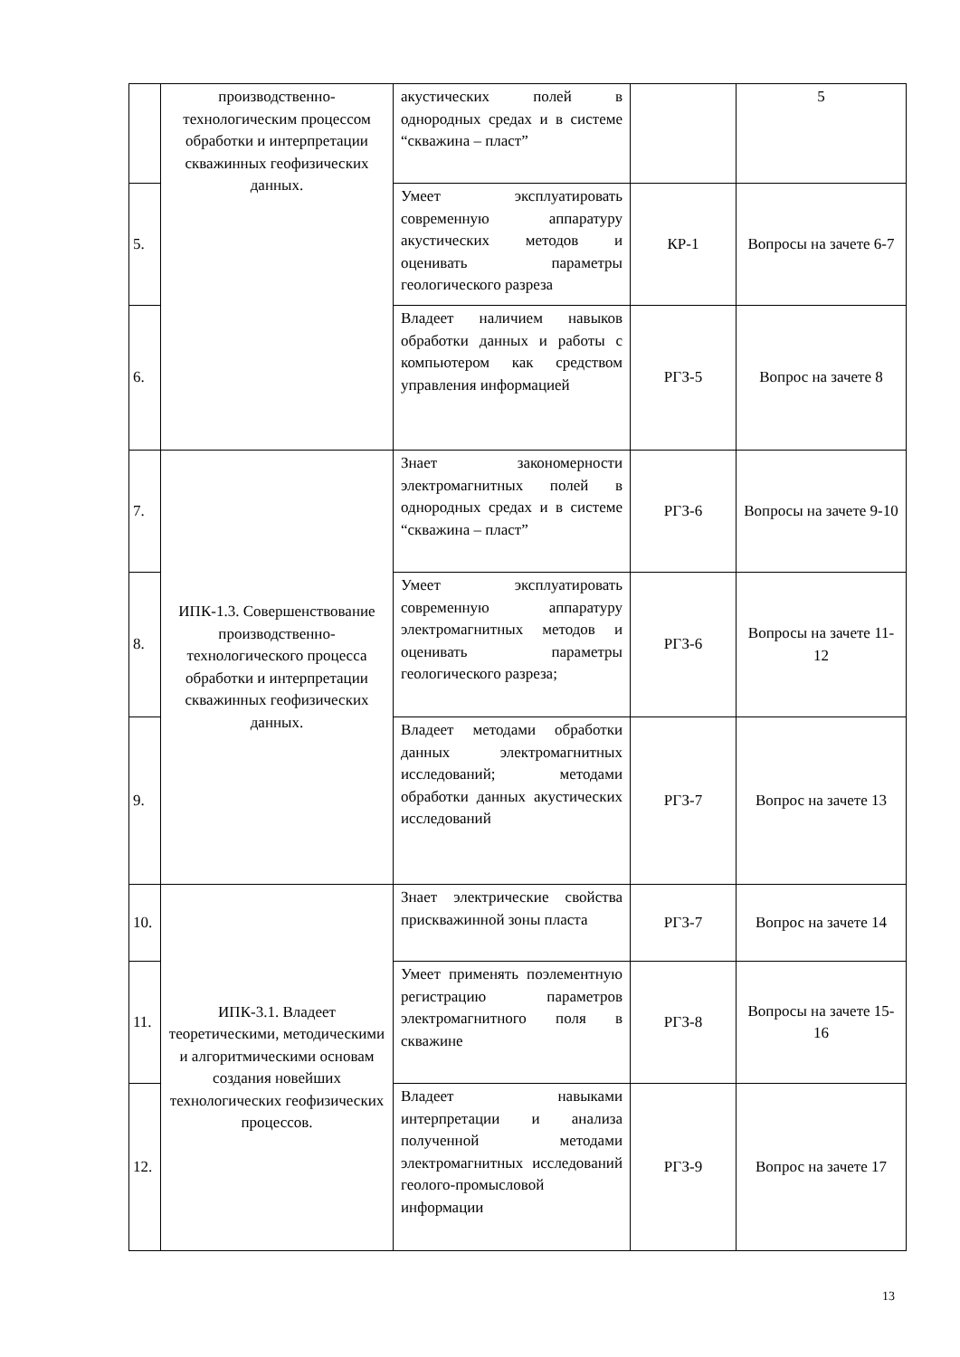| | производственно-технологическим процессом обработки и интерпретации скважинных геофизических данных. | акустических полей в однородных средах и в системе “скважина – пласт” | | 5 |
| 5. | | Умеет эксплуатировать современную аппаратуру акустических методов и оценивать параметры геологического разреза | КР-1 | Вопросы на зачете 6-7 |
| 6. | | Владеет наличием навыков обработки данных и работы с компьютером как средством управления информацией | РГЗ-5 | Вопрос на зачете 8 |
| 7. | ИПК-1.3. Совершенствование производственно-технологического процесса обработки и интерпретации скважинных геофизических данных. | Знает закономерности электромагнитных полей в однородных средах и в системе “скважина – пласт” | РГЗ-6 | Вопросы на зачете 9-10 |
| 8. | | Умеет эксплуатировать современную аппаратуру электромагнитных методов и оценивать параметры геологического разреза; | РГЗ-6 | Вопросы на зачете 11-12 |
| 9. | | Владеет методами обработки данных электромагнитных исследований; методами обработки данных акустических исследований | РГЗ-7 | Вопрос на зачете 13 |
| 10. | ИПК-3.1. Владеет теоретическими, методическими и алгоритмическими основам создания новейших технологических геофизических процессов. | Знает электрические свойства прискважинной зоны пласта | РГЗ-7 | Вопрос на зачете 14 |
| 11. | | Умеет применять поэлементную регистрацию параметров электромагнитного поля в скважине | РГЗ-8 | Вопросы на зачете 15-16 |
| 12. | | Владеет навыками интерпретации и анализа полученной методами электромагнитных исследований геолого-промысловой информации | РГЗ-9 | Вопрос на зачете 17 |
13